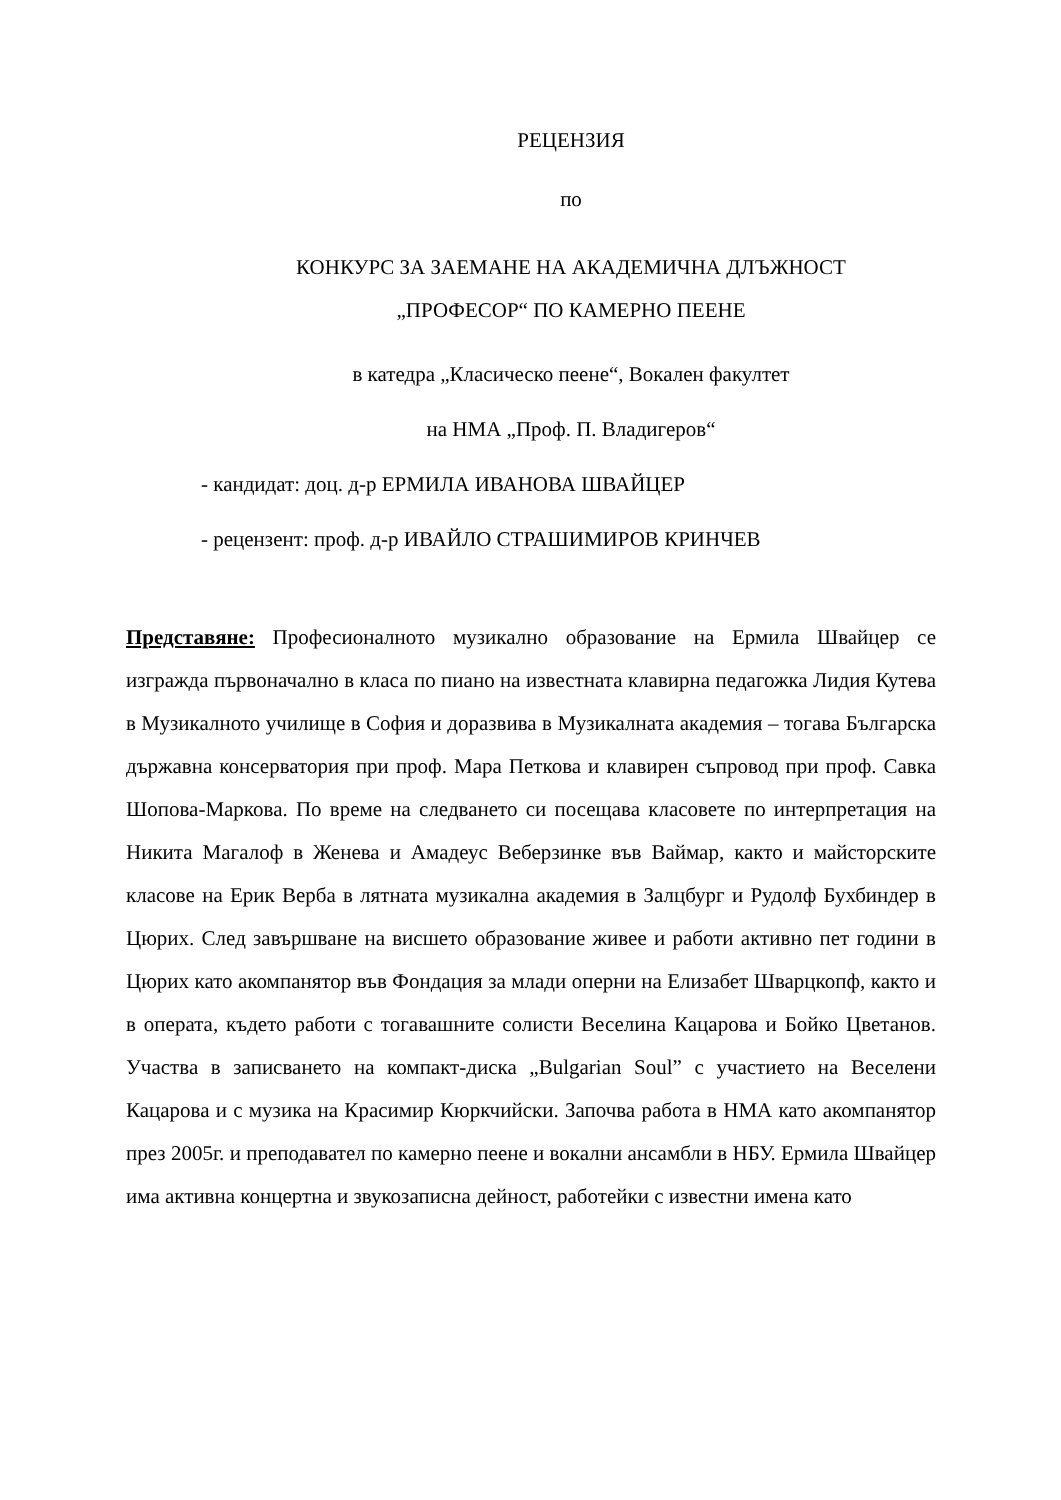РЕЦЕНЗИЯ
по
КОНКУРС ЗА ЗАЕМАНЕ НА АКАДЕМИЧНА ДЛЪЖНОСТ
„ПРОФЕСОР“ ПО КАМЕРНО ПЕЕНЕ
в катедра „Класическо пеене“, Вокален факултет
на НМА „Проф. П. Владигеров“
- кандидат: доц. д-р ЕРМИЛА ИВАНОВА ШВАЙЦЕР
- рецензент: проф. д-р ИВАЙЛО СТРАШИМИРОВ КРИНЧЕВ
Представяне: Професионалното музикално образование на Ермила Швайцер се изгражда първоначално в класа по пиано на известната клавирна педагожка Лидия Кутева в Музикалното училище в София и доразвива в Музикалната академия – тогава Българска държавна консерватория при проф. Мара Петкова и клавирен съпровод при проф. Савка Шопова-Маркова. По време на следването си посещава класовете по интерпретация на Никита Магалоф в Женева и Амадеус Веберзинке във Ваймар, както и майсторските класове на Ерик Верба в лятната музикална академия в Залцбург и Рудолф Бухбиндер в Цюрих. След завършване на висшето образование живее и работи активно пет години в Цюрих като акомпанятор във Фондация за млади оперни на Елизабет Шварцкопф, както и в операта, където работи с тогавашните солисти Веселина Кацарова и Бойко Цветанов. Участва в записването на компакт-диска „Bulgarian Soul” с участието на Веселени Кацарова и с музика на Красимир Кюркчийски. Започва работа в НМА като акомпанятор през 2005г. и преподавател по камерно пеене и вокални ансамбли в НБУ. Ермила Швайцер има активна концертна и звукозаписна дейност, работейки с известни имена като